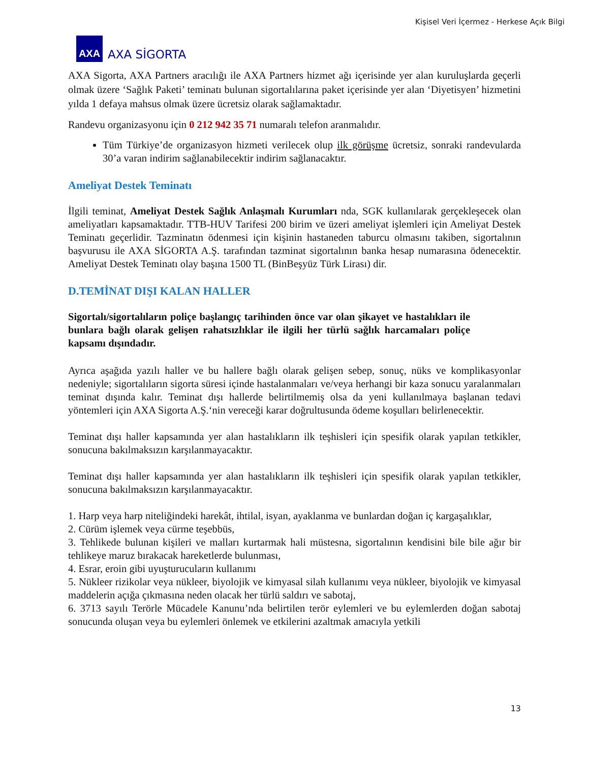Kişisel Veri İçermez - Herkese Açık Bilgi
AXA
AXA SİGORTA
AXA Sigorta, AXA Partners aracılığı ile AXA Partners hizmet ağı içerisinde yer alan kuruluşlarda geçerli olmak üzere ‘Sağlık Paketi’ teminatı bulunan sigortalılarına paket içerisinde yer alan ‘Diyetisyen’ hizmetini yılda 1 defaya mahsus olmak üzere ücretsiz olarak sağlamaktadır.
Randevu organizasyonu için 0 212 942 35 71 numaralı telefon aranmalıdır.
Tüm Türkiye’de organizasyon hizmeti verilecek olup ilk görüşme ücretsiz, sonraki randevularda 30’a varan indirim sağlanabilecektir indirim sağlanacaktır.
Ameliyat Destek Teminatı
İlgili teminat, Ameliyat Destek Sağlık Anlaşmalı Kurumları nda, SGK kullanılarak gerçekleşecek olan ameliyatları kapsamaktadır. TTB-HUV Tarifesi 200 birim ve üzeri ameliyat işlemleri için Ameliyat Destek Teminatı geçerlidir. Tazminatın ödenmesi için kişinin hastaneden taburcu olmasını takiben, sigortalının başvurusu ile AXA SİGORTA A.Ş. tarafından tazminat sigortalının banka hesap numarasına ödenecektir. Ameliyat Destek Teminatı olay başına 1500 TL (BinBeşyüz Türk Lirası) dir.
D.TEMİNAT DIŞI KALAN HALLER
Sigortalı/sigortalıların poliçe başlangıç tarihinden önce var olan şikayet ve hastalıkları ile bunlara bağlı olarak gelişen rahatsızlıklar ile ilgili her türlü sağlık harcamaları poliçe kapsamı dışındadır.
Ayrıca aşağıda yazılı haller ve bu hallere bağlı olarak gelişen sebep, sonuç, nüks ve komplikasyonlar nedeniyle; sigortalıların sigorta süresi içinde hastalanmaları ve/veya herhangi bir kaza sonucu yaralanmaları teminat dışında kalır. Teminat dışı hallerde belirtilmemiş olsa da yeni kullanılmaya başlanan tedavi yöntemleri için AXA Sigorta A.Ş.‘nin vereceği karar doğrultusunda ödeme koşulları belirlenecektir.
Teminat dışı haller kapsamında yer alan hastalıkların ilk teşhisleri için spesifik olarak yapılan tetkikler, sonucuna bakılmaksızın karşılanmayacaktır.
Teminat dışı haller kapsamında yer alan hastalıkların ilk teşhisleri için spesifik olarak yapılan tetkikler, sonucuna bakılmaksızın karşılanmayacaktır.
1. Harp veya harp niteliğindeki harekât, ihtilal, isyan, ayaklanma ve bunlardan doğan iç kargaşalıklar,
2. Cürüm işlemek veya cürme teşebbüs,
3. Tehlikede bulunan kişileri ve malları kurtarmak hali müstesna, sigortalının kendisini bile bile ağır bir tehlikeye maruz bırakacak hareketlerde bulunması,
4. Esrar, eroin gibi uyuşturucuların kullanımı
5. Nükleer rizikolar veya nükleer, biyolojik ve kimyasal silah kullanımı veya nükleer, biyolojik ve kimyasal maddelerin açığa çıkmasına neden olacak her türlü saldırı ve sabotaj,
6. 3713 sayılı Terörle Mücadele Kanunu’nda belirtilen terör eylemleri ve bu eylemlerden doğan sabotaj sonucunda oluşan veya bu eylemleri önlemek ve etkilerini azaltmak amacıyla yetkili
13